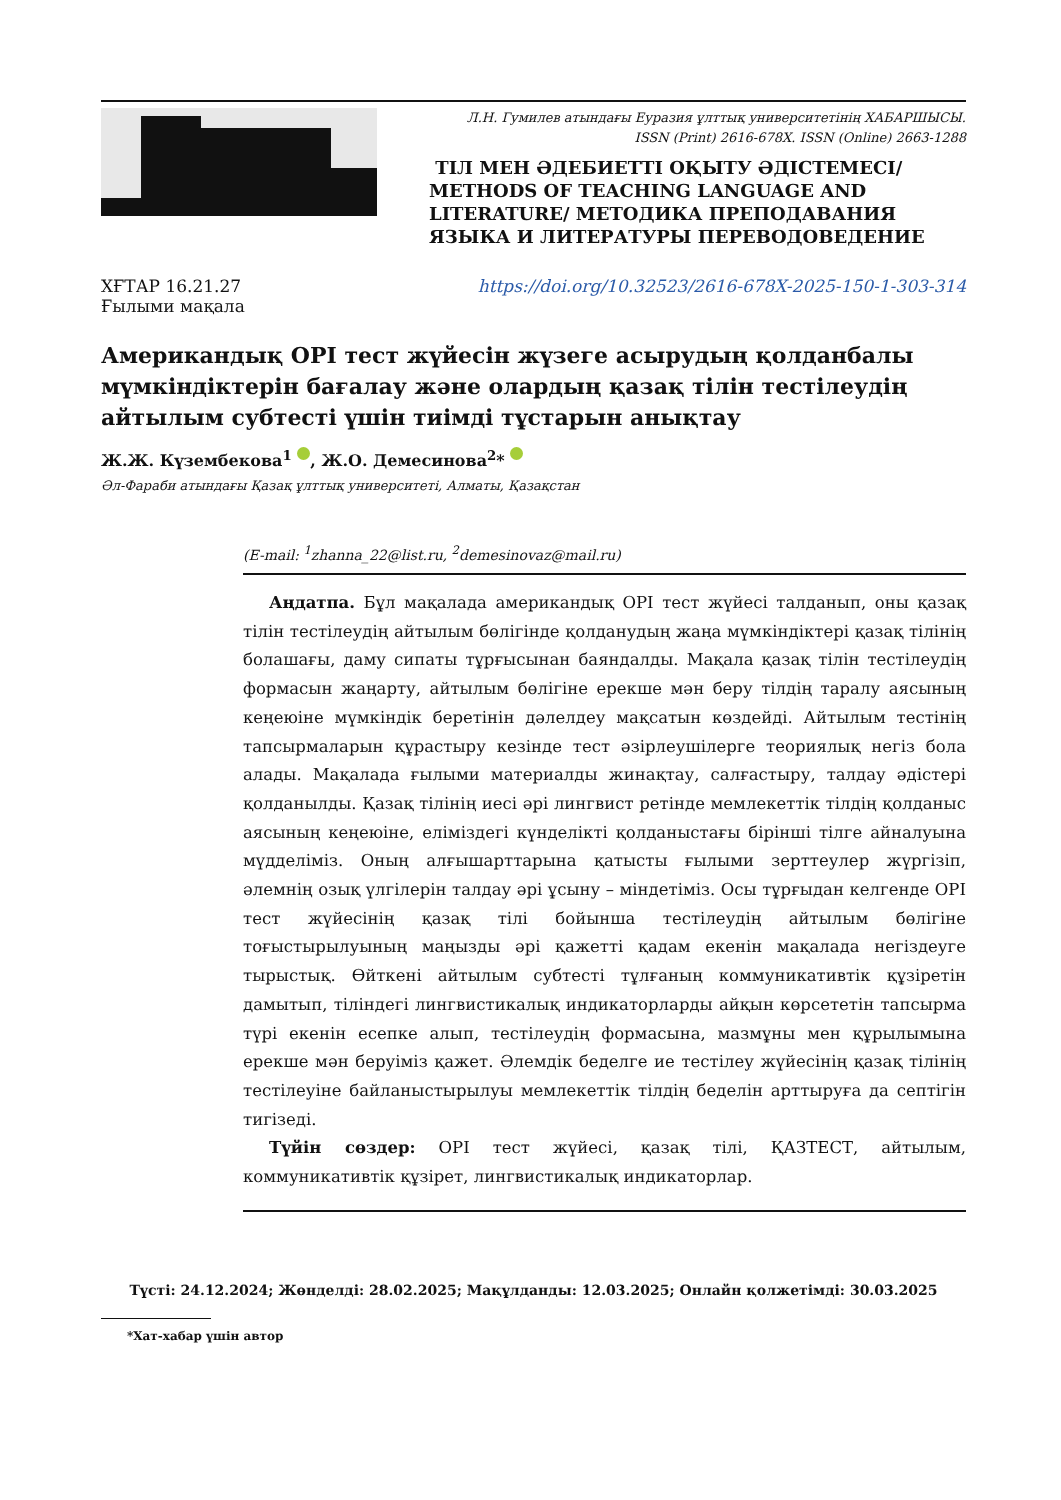Л.Н. Гумилев атындағы Еуразия ұлттық университетінің ХАБАРШЫСЫ.
ISSN (Print) 2616-678X. ISSN (Online) 2663-1288
ТІЛ МЕН ӘДЕБИЕТТІ ОҚЫТУ ӘДІСТЕМЕСІ/ METHODS OF TEACHING LANGUAGE AND LITERATURE/ МЕТОДИКА ПРЕПОДАВАНИЯ ЯЗЫКА И ЛИТЕРАТУРЫ ПЕРЕВОДОВЕДЕНИЕ
ХҒТАР 16.21.27
Ғылыми мақала
https://doi.org/10.32523/2616-678X-2025-150-1-303-314
Американдық OPI тест жүйесін жүзеге асырудың қолданбалы мүмкіндіктерін бағалау және олардың қазақ тілін тестілеудің айтылым субтесті үшін тиімді тұстарын анықтау
Ж.Ж. Күзембекова<sup>1</sup> , Ж.О. Демесинова<sup>2</sup>*
Әл-Фараби атындағы Қазақ ұлттық университеті, Алматы, Қазақстан
(E-mail: <sup>1</sup>zhanna_22@list.ru, <sup>2</sup>demesinovaz@mail.ru)
Аңдатпа. Бұл мақалада американдық OPI тест жүйесі талданып, оны қазақ тілін тестілеудің айтылым бөлігінде қолданудың жаңа мүмкіндіктері қазақ тілінің болашағы, даму сипаты тұрғысынан баяндалды. Мақала қазақ тілін тестілеудің формасын жаңарту, айтылым бөлігіне ерекше мән беру тілдің таралу аясының кеңеюіне мүмкіндік беретінін дәлелдеу мақсатын көздейді. Айтылым тестінің тапсырмаларын құрастыру кезінде тест әзірлеушілерге теориялық негіз бола алады. Мақалада ғылыми материалды жинақтау, салғастыру, талдау әдістері қолданылды. Қазақ тілінің иесі әрі лингвист ретінде мемлекеттік тілдің қолданыс аясының кеңеюіне, еліміздегі күнделікті қолданыстағы бірінші тілге айналуына мүддeліміз. Оның алғышарттарына қатысты ғылыми зерттеулер жүргізіп, әлемнің озық үлгілерін талдау әрі ұсыну – міндетіміз. Осы тұрғыдан келгенде OPI тест жүйесінің қазақ тілі бойынша тестілеудің айтылым бөлігіне тоғыстырылуының маңызды әрі қажетті қадам екенін мақалада негіздеуге тырыстық. Өйткені айтылым субтесті тұлғаның коммуникативтік құзіретін дамытып, тіліндегі лингвистикалық индикаторларды айқын көрсететін тапсырма түрі екенін есепке алып, тестілеудің формасына, мазмұны мен құрылымына ерекше мән беруіміз қажет. Әлемдік беделге ие тестілеу жүйесінің қазақ тілінің тестілеуіне байланыстырылуы мемлекеттік тілдің беделін арттыруға да септігін тигізеді.
Түйін сөздер: OPI тест жүйесі, қазақ тілі, ҚАЗТЕСТ, айтылым, коммуникативтік құзірет, лингвистикалық индикаторлар.
Түсті: 24.12.2024; Жөнделді: 28.02.2025; Мақұлданды: 12.03.2025; Онлайн қолжетімді: 30.03.2025
*Хат-хабар үшін автор